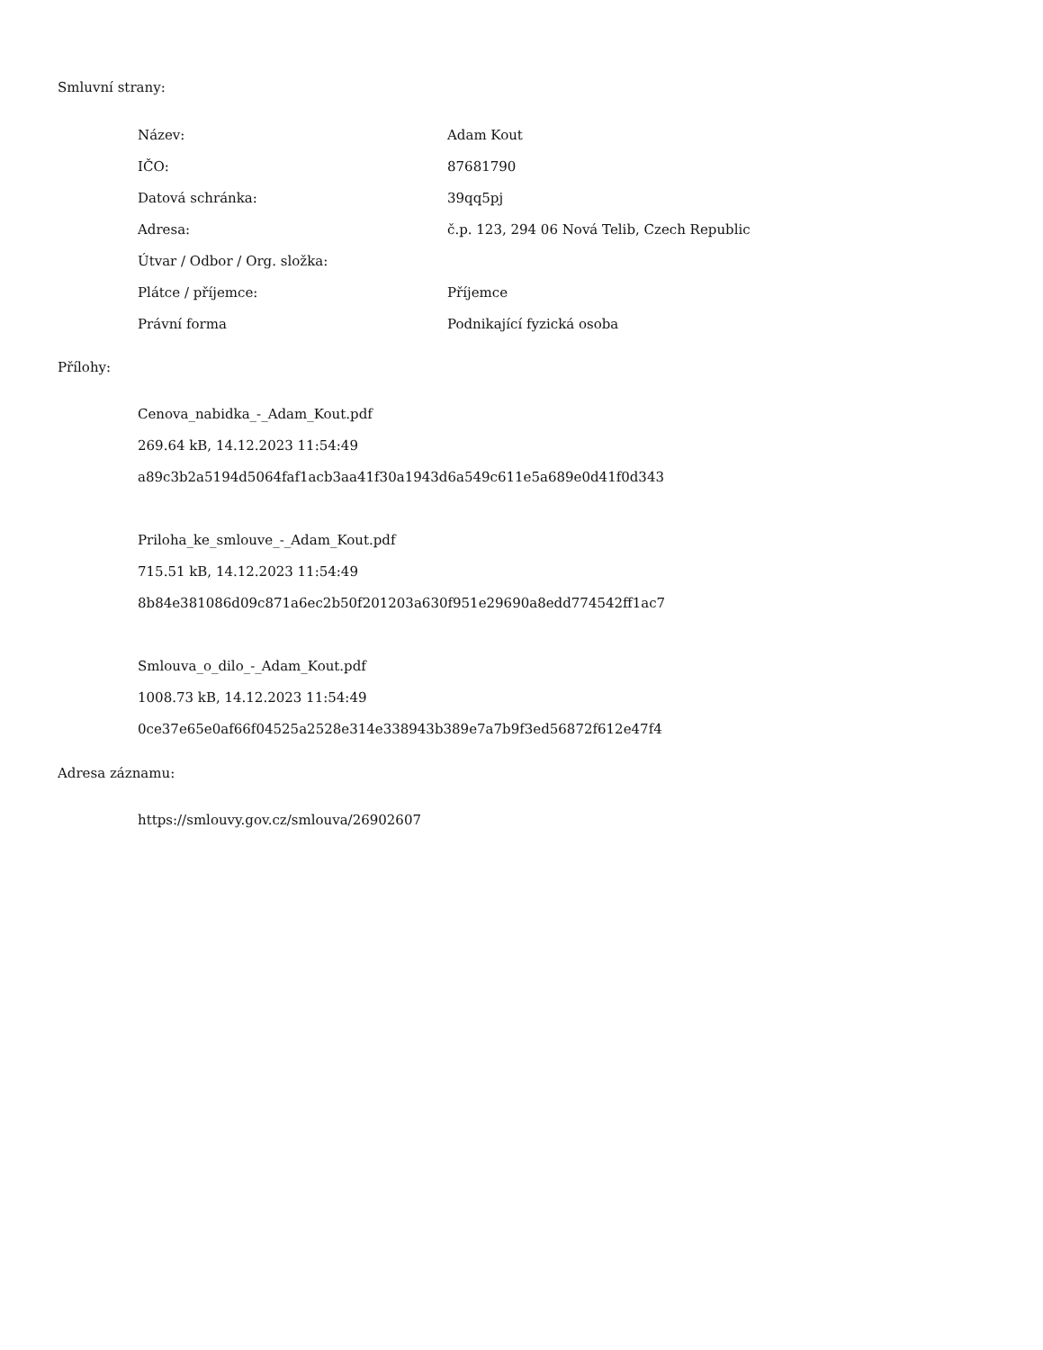Smluvní strany:
| Název: | Adam Kout |
| IČO: | 87681790 |
| Datová schránka: | 39qq5pj |
| Adresa: | č.p. 123, 294 06 Nová Telib, Czech Republic |
| Útvar / Odbor / Org. složka: | |
| Plátce / příjemce: | Příjemce |
| Právní forma | Podnikající fyzická osoba |
Přílohy:
Cenova_nabidka_-_Adam_Kout.pdf
269.64 kB, 14.12.2023 11:54:49
a89c3b2a5194d5064faf1acb3aa41f30a1943d6a549c611e5a689e0d41f0d343
Priloha_ke_smlouve_-_Adam_Kout.pdf
715.51 kB, 14.12.2023 11:54:49
8b84e381086d09c871a6ec2b50f201203a630f951e29690a8edd774542ff1ac7
Smlouva_o_dilo_-_Adam_Kout.pdf
1008.73 kB, 14.12.2023 11:54:49
0ce37e65e0af66f04525a2528e314e338943b389e7a7b9f3ed56872f612e47f4
Adresa záznamu:
https://smlouvy.gov.cz/smlouva/26902607